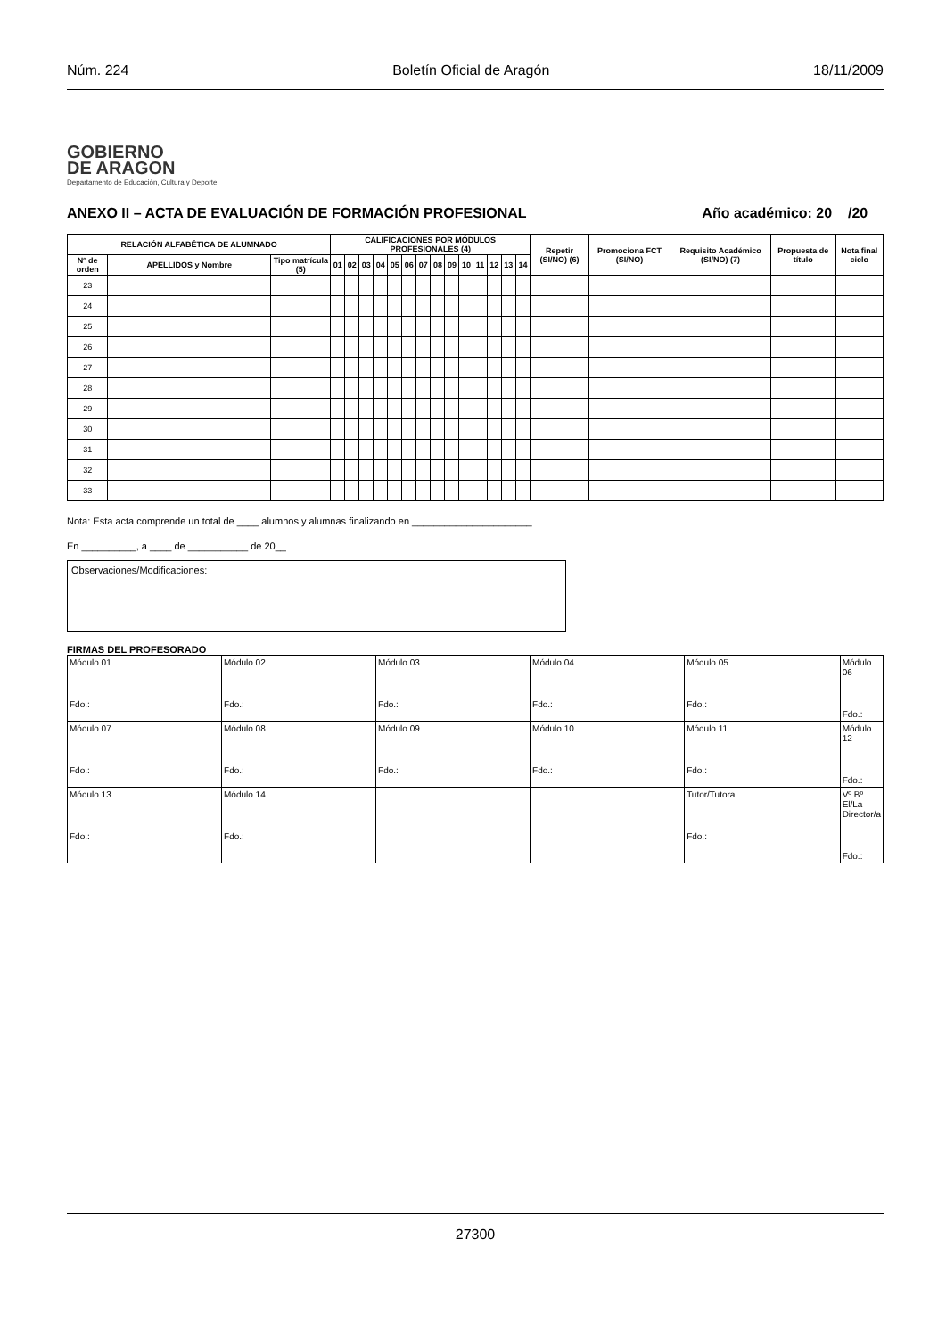Núm. 224 Boletín Oficial de Aragón 18/11/2009
GOBIERNO
DE ARAGON
Departamento de Educación, Cultura y Deporte
ANEXO II – ACTA DE EVALUACIÓN DE FORMACIÓN PROFESIONAL Año académico: 20__/20__
| RELACIÓN ALFABÉTICA DE ALUMNADO | | | CALIFICACIONES POR MÓDULOS PROFESIONALES (4) | | | | | | | | | | | | | | Repetir (SI/NO) (6) | Promociona FCT (SI/NO) | Requisito Académico (SI/NO) (7) | Propuesta de título | Nota final ciclo |
| --- | --- | --- | --- | --- | --- | --- | --- | --- | --- | --- | --- | --- | --- | --- | --- | --- | --- | --- | --- | --- | --- |
| Nº de orden | APELLIDOS y Nombre | Tipo matrícula (5) | 01 | 02 | 03 | 04 | 05 | 06 | 07 | 08 | 09 | 10 | 11 | 12 | 13 | 14 | | | | | |
| 23 | | | | | | | | | | | | | | | | | | | | | |
| 24 | | | | | | | | | | | | | | | | | | | | | |
| 25 | | | | | | | | | | | | | | | | | | | | | |
| 26 | | | | | | | | | | | | | | | | | | | | | |
| 27 | | | | | | | | | | | | | | | | | | | | | |
| 28 | | | | | | | | | | | | | | | | | | | | | |
| 29 | | | | | | | | | | | | | | | | | | | | | |
| 30 | | | | | | | | | | | | | | | | | | | | | |
| 31 | | | | | | | | | | | | | | | | | | | | | |
| 32 | | | | | | | | | | | | | | | | | | | | | |
| 33 | | | | | | | | | | | | | | | | | | | | | |
Nota: Esta acta comprende un total de ____ alumnos y alumnas finalizando en ______________________
En __________, a ____ de ___________ de 20__
Observaciones/Modificaciones:
FIRMAS DEL PROFESORADO
| Módulo 01 Fdo.: | Módulo 02 Fdo.: | Módulo 03 Fdo.: | Módulo 04 Fdo.: | Módulo 05 Fdo.: | Módulo 06 Fdo.: |
| Módulo 07 Fdo.: | Módulo 08 Fdo.: | Módulo 09 Fdo.: | Módulo 10 Fdo.: | Módulo 11 Fdo.: | Módulo 12 Fdo.: |
| Módulo 13 Fdo.: | Módulo 14 Fdo.: | | | Tutor/Tutora Fdo.: | Vº Bº El/La Director/a Fdo.: |
27300